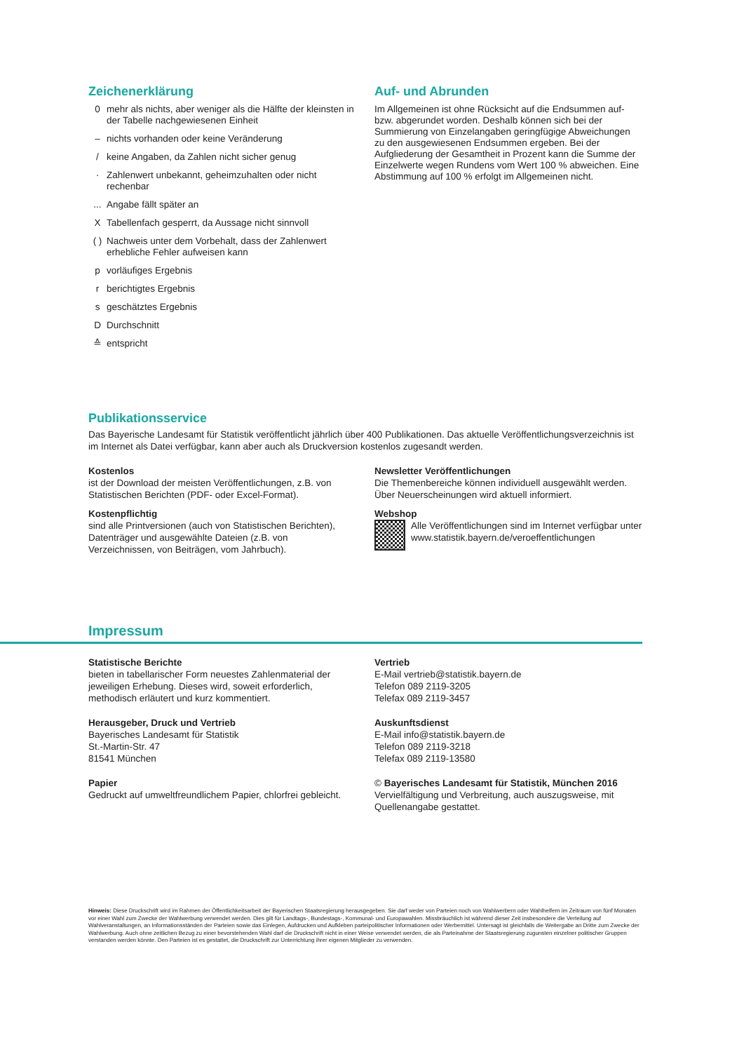Zeichenerklärung
0 mehr als nichts, aber weniger als die Hälfte der kleinsten in der Tabelle nachgewiesenen Einheit
– nichts vorhanden oder keine Veränderung
/ keine Angaben, da Zahlen nicht sicher genug
· Zahlenwert unbekannt, geheimzuhalten oder nicht rechenbar
... Angabe fällt später an
X Tabellenfach gesperrt, da Aussage nicht sinnvoll
( ) Nachweis unter dem Vorbehalt, dass der Zahlenwert erhebliche Fehler aufweisen kann
p vorläufiges Ergebnis
r berichtigtes Ergebnis
s geschätztes Ergebnis
D Durchschnitt
≙ entspricht
Auf- und Abrunden
Im Allgemeinen ist ohne Rücksicht auf die Endsummen auf- bzw. abgerundet worden. Deshalb können sich bei der Summierung von Einzelangaben geringfügige Abweichungen zu den ausgewiesenen Endsummen ergeben. Bei der Aufgliederung der Gesamtheit in Prozent kann die Summe der Einzelwerte wegen Rundens vom Wert 100 % abweichen. Eine Abstimmung auf 100 % erfolgt im Allgemeinen nicht.
Publikationsservice
Das Bayerische Landesamt für Statistik veröffentlicht jährlich über 400 Publikationen. Das aktuelle Veröffentlichungsverzeichnis ist im Internet als Datei verfügbar, kann aber auch als Druckversion kostenlos zugesandt werden.
Kostenlos
ist der Download der meisten Veröffentlichungen, z.B. von Statistischen Berichten (PDF- oder Excel-Format).
Kostenpflichtig
sind alle Printversionen (auch von Statistischen Berichten), Datenträger und ausgewählte Dateien (z.B. von Verzeichnissen, von Beiträgen, vom Jahrbuch).
Newsletter Veröffentlichungen
Die Themenbereiche können individuell ausgewählt werden. Über Neuerscheinungen wird aktuell informiert.
Webshop
Alle Veröffentlichungen sind im Internet verfügbar unter www.statistik.bayern.de/veroeffentlichungen
Impressum
Statistische Berichte
bieten in tabellarischer Form neuestes Zahlenmaterial der jeweiligen Erhebung. Dieses wird, soweit erforderlich, methodisch erläutert und kurz kommentiert.
Herausgeber, Druck und Vertrieb
Bayerisches Landesamt für Statistik
St.-Martin-Str. 47
81541 München
Papier
Gedruckt auf umweltfreundlichem Papier, chlorfrei gebleicht.
Vertrieb
E-Mail vertrieb@statistik.bayern.de
Telefon 089 2119-3205
Telefax 089 2119-3457
Auskunftsdienst
E-Mail info@statistik.bayern.de
Telefon 089 2119-3218
Telefax 089 2119-13580
© Bayerisches Landesamt für Statistik, München 2016
Vervielfältigung und Verbreitung, auch auszugsweise, mit Quellenangabe gestattet.
Hinweis: Diese Druckschrift wird im Rahmen der Öffentlichkeitsarbeit der Bayerischen Staatsregierung herausgegeben. Sie darf weder von Parteien noch von Wahlwerbern oder Wahlhelfern im Zeitraum von fünf Monaten vor einer Wahl zum Zwecke der Wahlwerbung verwendet werden. Dies gilt für Landtags-, Bundestags-, Kommunal- und Europawahlen. Missbräuchlich ist während dieser Zeit insbesondere die Verteilung auf Wahlveranstaltungen, an Informationsständen der Parteien sowie das Einlegen, Aufdrucken und Aufkleben parteipolitischer Informationen oder Werbemittel. Untersagt ist gleichfalls die Weitergabe an Dritte zum Zwecke der Wahlwerbung. Auch ohne zeitlichen Bezug zu einer bevorstehenden Wahl darf die Druckschrift nicht in einer Weise verwendet werden, die als Parteinahme der Staatsregierung zugunsten einzelner politischer Gruppen verstanden werden könnte. Den Parteien ist es gestattet, die Druckschrift zur Unterrichtung ihrer eigenen Mitglieder zu verwenden.